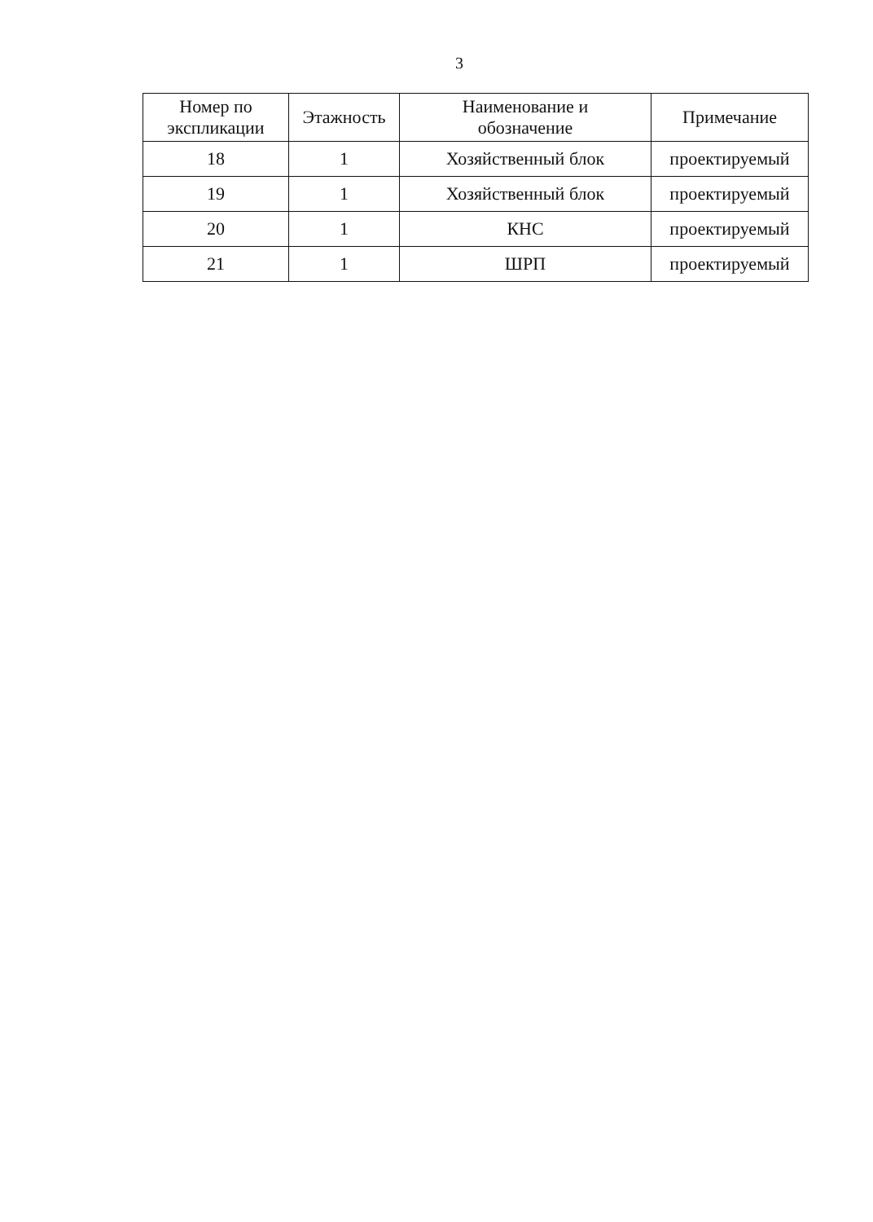3
| Номер по экспликации | Этажность | Наименование и обозначение | Примечание |
| --- | --- | --- | --- |
| 18 | 1 | Хозяйственный блок | проектируемый |
| 19 | 1 | Хозяйственный блок | проектируемый |
| 20 | 1 | КНС | проектируемый |
| 21 | 1 | ШРП | проектируемый |